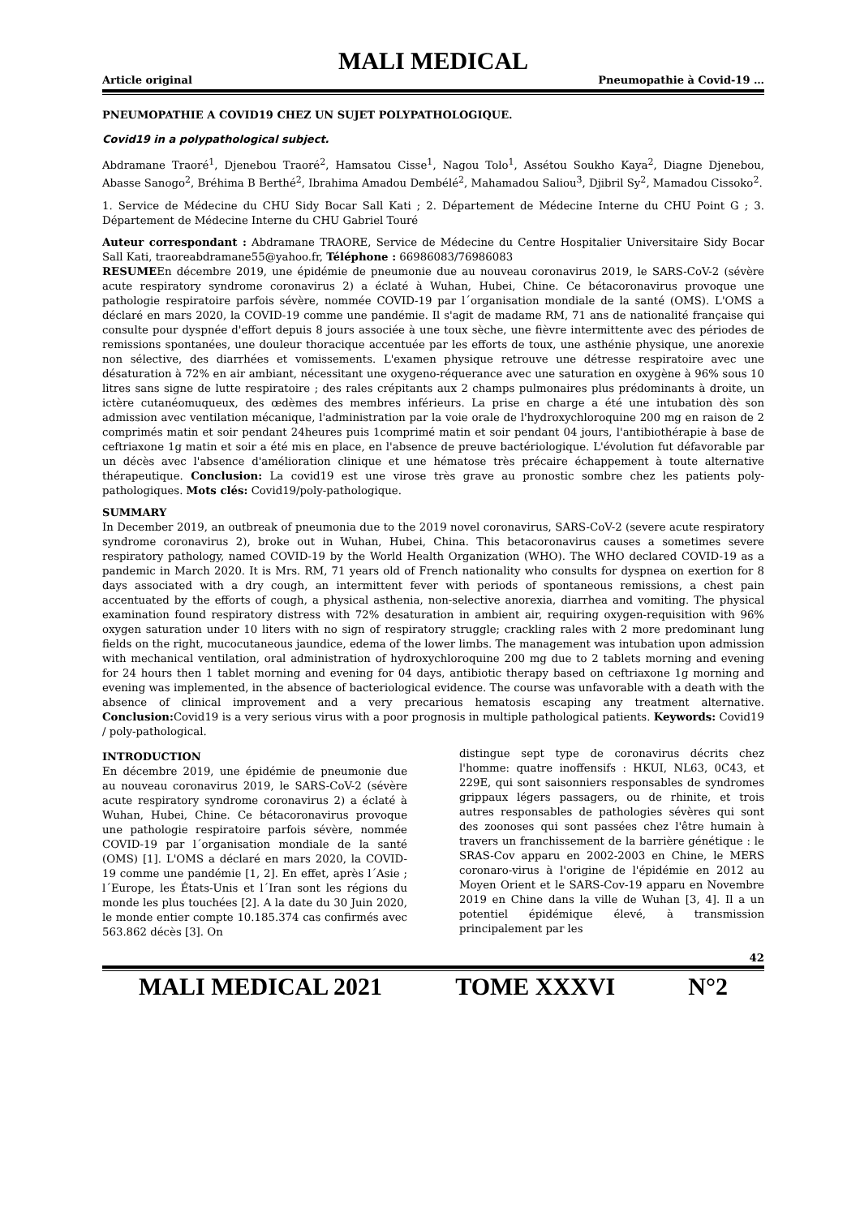MALI MEDICAL
Article original Pneumopathie à Covid-19 …
PNEUMOPATHIE A COVID19 CHEZ UN SUJET POLYPATHOLOGIQUE.
Covid19 in a polypathological subject.
Abdramane Traoré<sup>1</sup>, Djenebou Traoré<sup>2</sup>, Hamsatou Cisse<sup>1</sup>, Nagou Tolo<sup>1</sup>, Assétou Soukho Kaya<sup>2</sup>, Diagne Djenebou, Abasse Sanogo<sup>2</sup>, Bréhima B Berthé<sup>2</sup>, Ibrahima Amadou Dembélé<sup>2</sup>, Mahamadou Saliou<sup>3</sup>, Djibril Sy<sup>2</sup>, Mamadou Cissoko<sup>2</sup>.
1. Service de Médecine du CHU Sidy Bocar Sall Kati ; 2. Département de Médecine Interne du CHU Point G ; 3. Département de Médecine Interne du CHU Gabriel Touré
Auteur correspondant : Abdramane TRAORE, Service de Médecine du Centre Hospitalier Universitaire Sidy Bocar Sall Kati, traoreabdramane55@yahoo.fr, Téléphone : 66986083/76986083
RESUMEEn décembre 2019, une épidémie de pneumonie due au nouveau coronavirus 2019, le SARS-CoV-2 (sévère acute respiratory syndrome coronavirus 2) a éclaté à Wuhan, Hubei, Chine. Ce bétacoronavirus provoque une pathologie respiratoire parfois sévère, nommée COVID-19 par l´organisation mondiale de la santé (OMS). L'OMS a déclaré en mars 2020, la COVID-19 comme une pandémie. Il s'agit de madame RM, 71 ans de nationalité française qui consulte pour dyspnée d'effort depuis 8 jours associée à une toux sèche, une fièvre intermittente avec des périodes de remissions spontanées, une douleur thoracique accentuée par les efforts de toux, une asthénie physique, une anorexie non sélective, des diarrhées et vomissements. L'examen physique retrouve une détresse respiratoire avec une désaturation à 72% en air ambiant, nécessitant une oxygeno-réquerance avec une saturation en oxygène à 96% sous 10 litres sans signe de lutte respiratoire ; des rales crépitants aux 2 champs pulmonaires plus prédominants à droite, un ictère cutanéomuqueux, des œdèmes des membres inférieurs. La prise en charge a été une intubation dès son admission avec ventilation mécanique, l'administration par la voie orale de l'hydroxychloroquine 200 mg en raison de 2 comprimés matin et soir pendant 24heures puis 1comprimé matin et soir pendant 04 jours, l'antibiothérapie à base de ceftriaxone 1g matin et soir a été mis en place, en l'absence de preuve bactériologique. L'évolution fut défavorable par un décès avec l'absence d'amélioration clinique et une hématose très précaire échappement à toute alternative thérapeutique. Conclusion: La covid19 est une virose très grave au pronostic sombre chez les patients poly- pathologiques. Mots clés: Covid19/poly-pathologique.
SUMMARY
In December 2019, an outbreak of pneumonia due to the 2019 novel coronavirus, SARS-CoV-2 (severe acute respiratory syndrome coronavirus 2), broke out in Wuhan, Hubei, China. This betacoronavirus causes a sometimes severe respiratory pathology, named COVID-19 by the World Health Organization (WHO). The WHO declared COVID-19 as a pandemic in March 2020. It is Mrs. RM, 71 years old of French nationality who consults for dyspnea on exertion for 8 days associated with a dry cough, an intermittent fever with periods of spontaneous remissions, a chest pain accentuated by the efforts of cough, a physical asthenia, non-selective anorexia, diarrhea and vomiting. The physical examination found respiratory distress with 72% desaturation in ambient air, requiring oxygen-requisition with 96% oxygen saturation under 10 liters with no sign of respiratory struggle; crackling rales with 2 more predominant lung fields on the right, mucocutaneous jaundice, edema of the lower limbs. The management was intubation upon admission with mechanical ventilation, oral administration of hydroxychloroquine 200 mg due to 2 tablets morning and evening for 24 hours then 1 tablet morning and evening for 04 days, antibiotic therapy based on ceftriaxone 1g morning and evening was implemented, in the absence of bacteriological evidence. The course was unfavorable with a death with the absence of clinical improvement and a very precarious hematosis escaping any treatment alternative. Conclusion: Covid19 is a very serious virus with a poor prognosis in multiple pathological patients. Keywords: Covid19 / poly-pathological.
INTRODUCTION
En décembre 2019, une épidémie de pneumonie due au nouveau coronavirus 2019, le SARS-CoV-2 (sévère acute respiratory syndrome coronavirus 2) a éclaté à Wuhan, Hubei, Chine. Ce bétacoronavirus provoque une pathologie respiratoire parfois sévère, nommée COVID-19 par l´organisation mondiale de la santé (OMS) [1]. L'OMS a déclaré en mars 2020, la COVID-19 comme une pandémie [1, 2]. En effet, après l´Asie ; l´Europe, les États-Unis et l´Iran sont les régions du monde les plus touchées [2]. A la date du 30 Juin 2020, le monde entier compte 10.185.374 cas confirmés avec 563.862 décès [3]. On
distingue sept type de coronavirus décrits chez l'homme: quatre inoffensifs : HKUI, NL63, 0C43, et 229E, qui sont saisonniers responsables de syndromes grippaux légers passagers, ou de rhinite, et trois autres responsables de pathologies sévères qui sont des zoonoses qui sont passées chez l'être humain à travers un franchissement de la barrière génétique : le SRAS-Cov apparu en 2002-2003 en Chine, le MERS coronaro-virus à l'origine de l'épidémie en 2012 au Moyen Orient et le SARS-Cov-19 apparu en Novembre 2019 en Chine dans la ville de Wuhan [3, 4]. Il a un potentiel épidémique élevé, à transmission principalement par les
42
MALI MEDICAL 2021 TOME XXXVI N°2